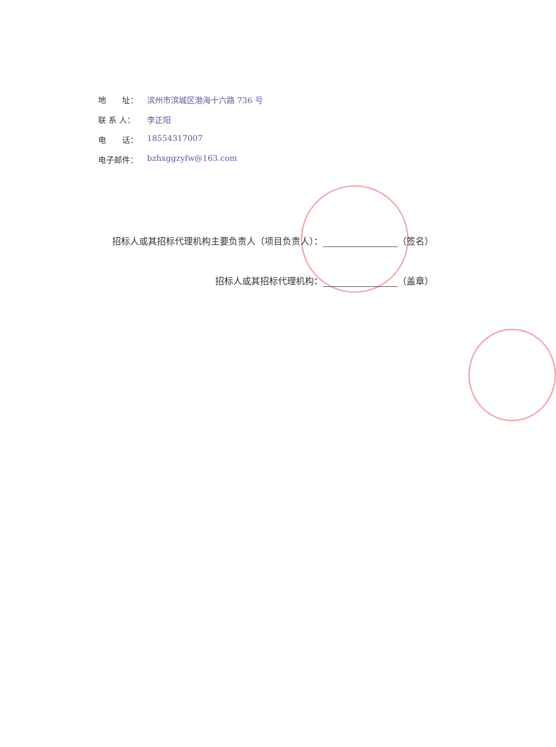地　　址： 滨州市滨城区渤海十六路 736 号
联 系 人： 李正阳
电　　话： 18554317007
电子邮件： bzhxggzyfw@163.com
招标人或其招标代理机构主要负责人（项目负责人）： （签名）
招标人或其招标代理机构： （盖章）